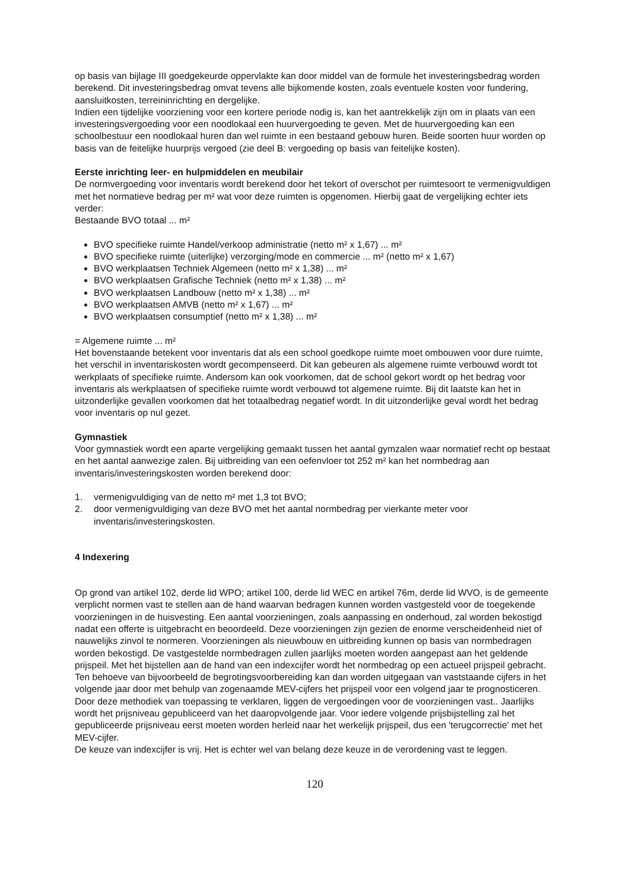op basis van bijlage III goedgekeurde oppervlakte kan door middel van de formule het investeringsbedrag worden berekend. Dit investeringsbedrag omvat tevens alle bijkomende kosten, zoals eventuele kosten voor fundering, aansluitkosten, terreininrichting en dergelijke.
Indien een tijdelijke voorziening voor een kortere periode nodig is, kan het aantrekkelijk zijn om in plaats van een investeringsvergoeding voor een noodlokaal een huurvergoeding te geven. Met de huurvergoeding kan een schoolbestuur een noodlokaal huren dan wel ruimte in een bestaand gebouw huren. Beide soorten huur worden op basis van de feitelijke huurprijs vergoed (zie deel B: vergoeding op basis van feitelijke kosten).
Eerste inrichting leer- en hulpmiddelen en meubilair
De normvergoeding voor inventaris wordt berekend door het tekort of overschot per ruimtesoort te vermenigvuldigen met het normatieve bedrag per m² wat voor deze ruimten is opgenomen. Hierbij gaat de vergelijking echter iets verder:
Bestaande BVO totaal ... m²
BVO specifieke ruimte Handel/verkoop administratie (netto m² x 1,67) ... m²
BVO specifieke ruimte (uiterlijke) verzorging/mode en commercie ... m² (netto m² x 1,67)
BVO werkplaatsen Techniek Algemeen (netto m² x 1,38) ... m²
BVO werkplaatsen Grafische Techniek (netto m² x 1,38) ... m²
BVO werkplaatsen Landbouw (netto m² x 1,38) ... m²
BVO werkplaatsen AMVB (netto m² x 1,67) ... m²
BVO werkplaatsen consumptief (netto m² x 1,38) ... m²
= Algemene ruimte ... m²
Het bovenstaande betekent voor inventaris dat als een school goedkope ruimte moet ombouwen voor dure ruimte, het verschil in inventariskosten wordt gecompenseerd. Dit kan gebeuren als algemene ruimte verbouwd wordt tot werkplaats of specifieke ruimte. Andersom kan ook voorkomen, dat de school gekort wordt op het bedrag voor inventaris als werkplaatsen of specifieke ruimte wordt verbouwd tot algemene ruimte. Bij dit laatste kan het in uitzonderlijke gevallen voorkomen dat het totaalbedrag negatief wordt. In dit uitzonderlijke geval wordt het bedrag voor inventaris op nul gezet.
Gymnastiek
Voor gymnastiek wordt een aparte vergelijking gemaakt tussen het aantal gymzalen waar normatief recht op bestaat en het aantal aanwezige zalen. Bij uitbreiding van een oefenvloer tot 252 m² kan het normbedrag aan inventaris/investeringskosten worden berekend door:
1. vermenigvuldiging van de netto m² met 1,3 tot BVO;
2. door vermenigvuldiging van deze BVO met het aantal normbedrag per vierkante meter voor inventaris/investeringskosten.
4 Indexering
Op grond van artikel 102, derde lid WPO; artikel 100, derde lid WEC en artikel 76m, derde lid WVO, is de gemeente verplicht normen vast te stellen aan de hand waarvan bedragen kunnen worden vastgesteld voor de toegekende voorzieningen in de huisvesting. Een aantal voorzieningen, zoals aanpassing en onderhoud, zal worden bekostigd nadat een offerte is uitgebracht en beoordeeld. Deze voorzieningen zijn gezien de enorme verscheidenheid niet of nauwelijks zinvol te normeren. Voorzieningen als nieuwbouw en uitbreiding kunnen op basis van normbedragen worden bekostigd. De vastgestelde normbedragen zullen jaarlijks moeten worden aangepast aan het geldende prijspeil. Met het bijstellen aan de hand van een indexcijfer wordt het normbedrag op een actueel prijspeil gebracht. Ten behoeve van bijvoorbeeld de begrotingsvoorbereiding kan dan worden uitgegaan van vaststaande cijfers in het volgende jaar door met behulp van zogenaamde MEV-cijfers het prijspeil voor een volgend jaar te prognosticeren. Door deze methodiek van toepassing te verklaren, liggen de vergoedingen voor de voorzieningen vast.. Jaarlijks wordt het prijsniveau gepubliceerd van het daaropvolgende jaar. Voor iedere volgende prijsbijstelling zal het gepubliceerde prijsniveau eerst moeten worden herleid naar het werkelijk prijspeil, dus een 'terugcorrectie' met het MEV-cijfer.
De keuze van indexcijfer is vrij. Het is echter wel van belang deze keuze in de verordening vast te leggen.
120